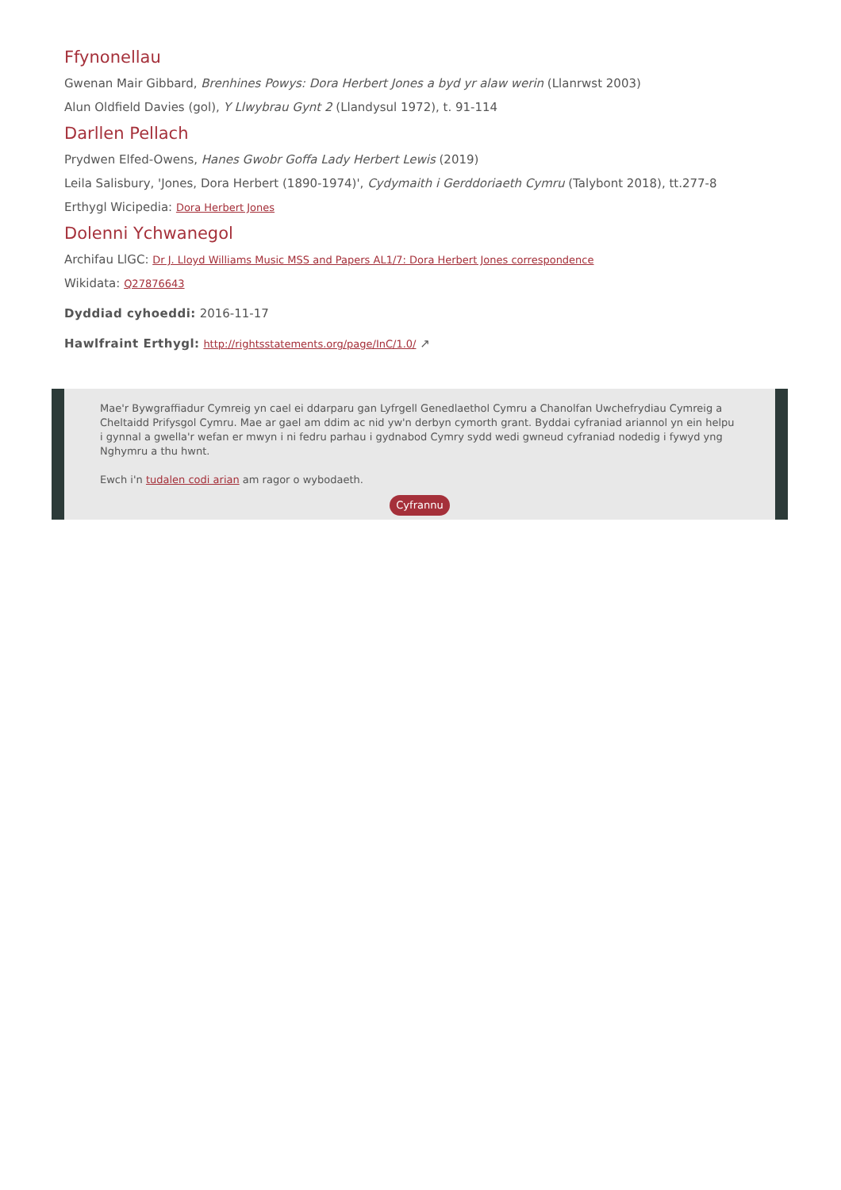Ffynonellau
Gwenan Mair Gibbard, Brenhines Powys: Dora Herbert Jones a byd yr alaw werin (Llanrwst 2003)
Alun Oldfield Davies (gol), Y Llwybrau Gynt 2 (Llandysul 1972), t. 91-114
Darllen Pellach
Prydwen Elfed-Owens, Hanes Gwobr Goffa Lady Herbert Lewis (2019)
Leila Salisbury, 'Jones, Dora Herbert (1890-1974)', Cydymaith i Gerddoriaeth Cymru (Talybont 2018), tt.277-8
Erthygl Wicipedia: Dora Herbert Jones
Dolenni Ychwanegol
Archifau LlGC: Dr J. Lloyd Williams Music MSS and Papers AL1/7: Dora Herbert Jones correspondence
Wikidata: Q27876643
Dyddiad cyhoeddi: 2016-11-17
Hawlfraint Erthygl: http://rightsstatements.org/page/InC/1.0/ ↗
Mae'r Bywgraffiadur Cymreig yn cael ei ddarparu gan Lyfrgell Genedlaethol Cymru a Chanolfan Uwchefrydiau Cymreig a Cheltaidd Prifysgol Cymru. Mae ar gael am ddim ac nid yw'n derbyn cymorth grant. Byddai cyfraniad ariannol yn ein helpu i gynnal a gwella'r wefan er mwyn i ni fedru parhau i gydnabod Cymry sydd wedi gwneud cyfraniad nodedig i fywyd yng Nghymru a thu hwnt.
Ewch i'n tudalen codi arian am ragor o wybodaeth.
Cyfrannu